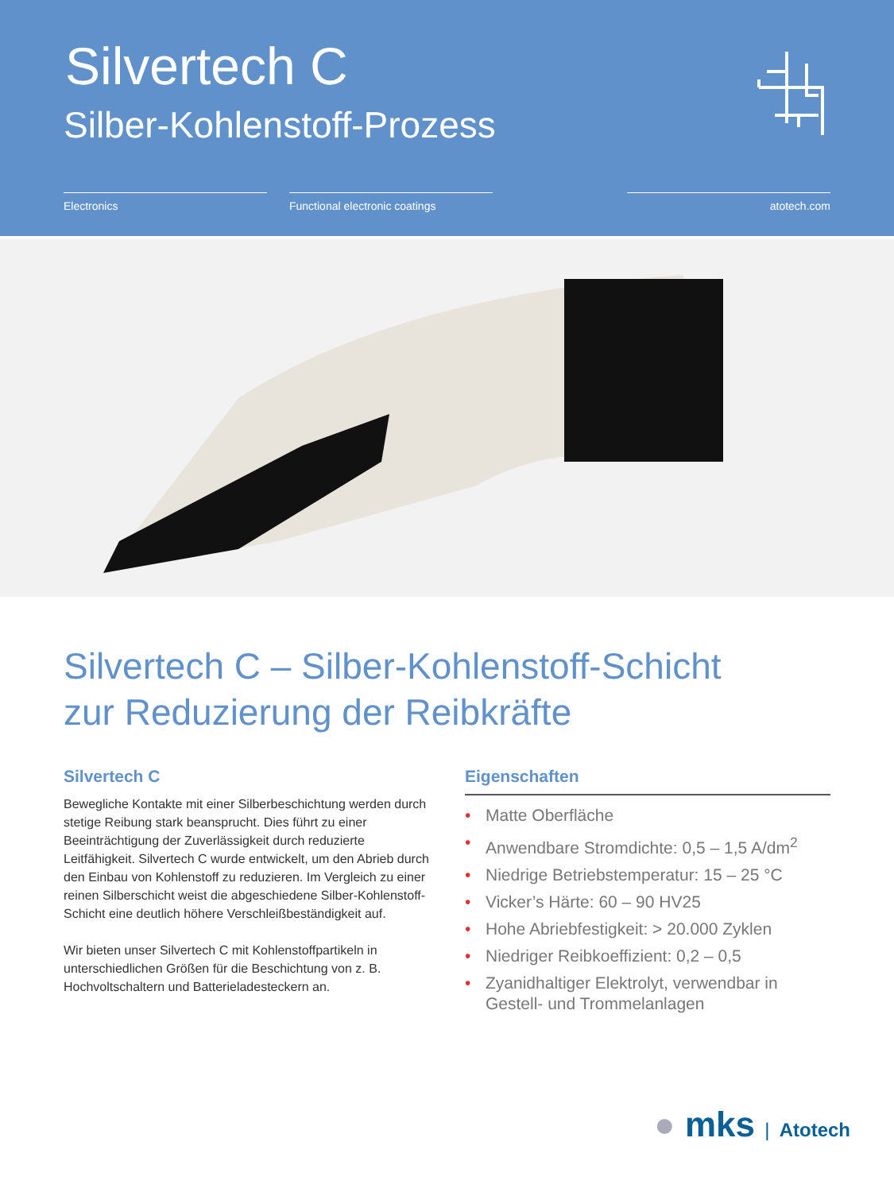Silvertech C
Silber-Kohlenstoff-Prozess
Electronics Functional electronic coatings atotech.com
Silvertech C – Silber-Kohlenstoff-Schicht
zur Reduzierung der Reibkräfte
Silvertech C
Bewegliche Kontakte mit einer Silberbeschichtung werden durch stetige Reibung stark beansprucht. Dies führt zu einer Beeinträchtigung der Zuverlässigkeit durch reduzierte Leitfähigkeit. Silvertech C wurde entwickelt, um den Abrieb durch den Einbau von Kohlenstoff zu reduzieren. Im Vergleich zu einer reinen Silberschicht weist die abgeschiedene Silber-Kohlenstoff-Schicht eine deutlich höhere Verschleißbeständigkeit auf.
Wir bieten unser Silvertech C mit Kohlenstoffpartikeln in unterschiedlichen Größen für die Beschichtung von z. B. Hochvoltschaltern und Batterieladesteckern an.
Eigenschaften
• Matte Oberfläche
• Anwendbare Stromdichte: 0,5 – 1,5 A/dm<sup>2</sup>
• Niedrige Betriebstemperatur: 15 – 25 °C
• Vicker’s Härte: 60 – 90 HV25
• Hohe Abriebfestigkeit: > 20.000 Zyklen
• Niedriger Reibkoeffizient: 0,2 – 0,5
• Zyanidhaltiger Elektrolyt, verwendbar in Gestell- und Trommelanlagen
● mks | Atotech